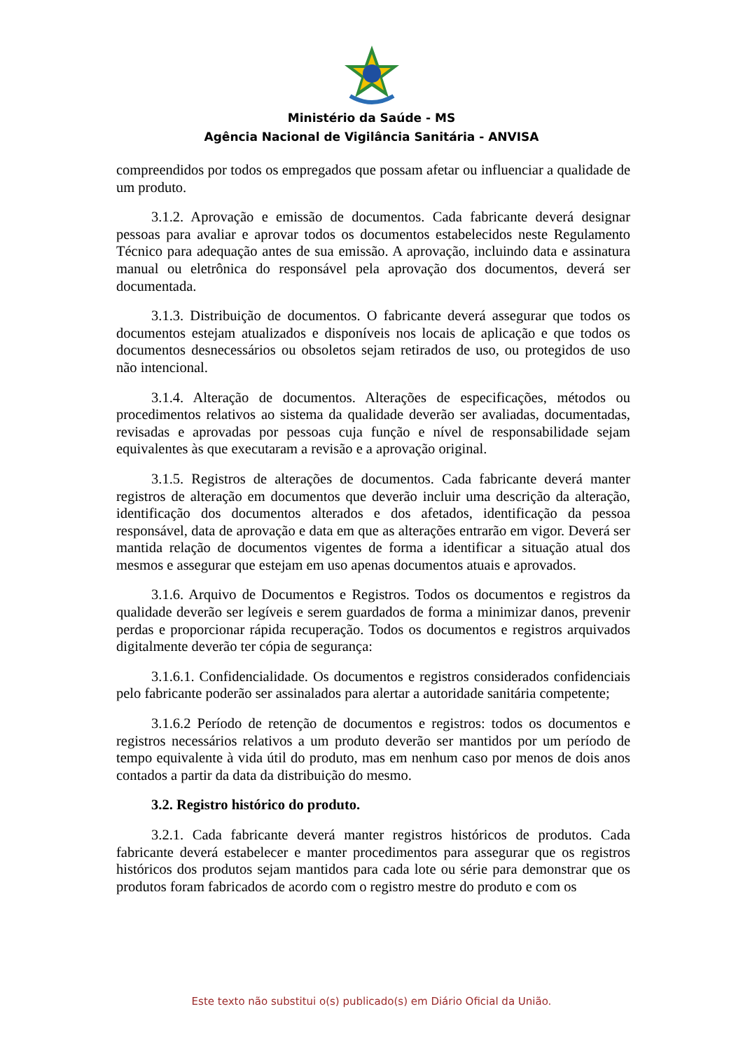Ministério da Saúde - MS
Agência Nacional de Vigilância Sanitária - ANVISA
compreendidos por todos os empregados que possam afetar ou influenciar a qualidade de um produto.
3.1.2. Aprovação e emissão de documentos. Cada fabricante deverá designar pessoas para avaliar e aprovar todos os documentos estabelecidos neste Regulamento Técnico para adequação antes de sua emissão. A aprovação, incluindo data e assinatura manual ou eletrônica do responsável pela aprovação dos documentos, deverá ser documentada.
3.1.3. Distribuição de documentos. O fabricante deverá assegurar que todos os documentos estejam atualizados e disponíveis nos locais de aplicação e que todos os documentos desnecessários ou obsoletos sejam retirados de uso, ou protegidos de uso não intencional.
3.1.4. Alteração de documentos. Alterações de especificações, métodos ou procedimentos relativos ao sistema da qualidade deverão ser avaliadas, documentadas, revisadas e aprovadas por pessoas cuja função e nível de responsabilidade sejam equivalentes às que executaram a revisão e a aprovação original.
3.1.5. Registros de alterações de documentos. Cada fabricante deverá manter registros de alteração em documentos que deverão incluir uma descrição da alteração, identificação dos documentos alterados e dos afetados, identificação da pessoa responsável, data de aprovação e data em que as alterações entrarão em vigor. Deverá ser mantida relação de documentos vigentes de forma a identificar a situação atual dos mesmos e assegurar que estejam em uso apenas documentos atuais e aprovados.
3.1.6. Arquivo de Documentos e Registros. Todos os documentos e registros da qualidade deverão ser legíveis e serem guardados de forma a minimizar danos, prevenir perdas e proporcionar rápida recuperação. Todos os documentos e registros arquivados digitalmente deverão ter cópia de segurança:
3.1.6.1. Confidencialidade. Os documentos e registros considerados confidenciais pelo fabricante poderão ser assinalados para alertar a autoridade sanitária competente;
3.1.6.2 Período de retenção de documentos e registros: todos os documentos e registros necessários relativos a um produto deverão ser mantidos por um período de tempo equivalente à vida útil do produto, mas em nenhum caso por menos de dois anos contados a partir da data da distribuição do mesmo.
3.2. Registro histórico do produto.
3.2.1. Cada fabricante deverá manter registros históricos de produtos. Cada fabricante deverá estabelecer e manter procedimentos para assegurar que os registros históricos dos produtos sejam mantidos para cada lote ou série para demonstrar que os produtos foram fabricados de acordo com o registro mestre do produto e com os
Este texto não substitui o(s) publicado(s) em Diário Oficial da União.